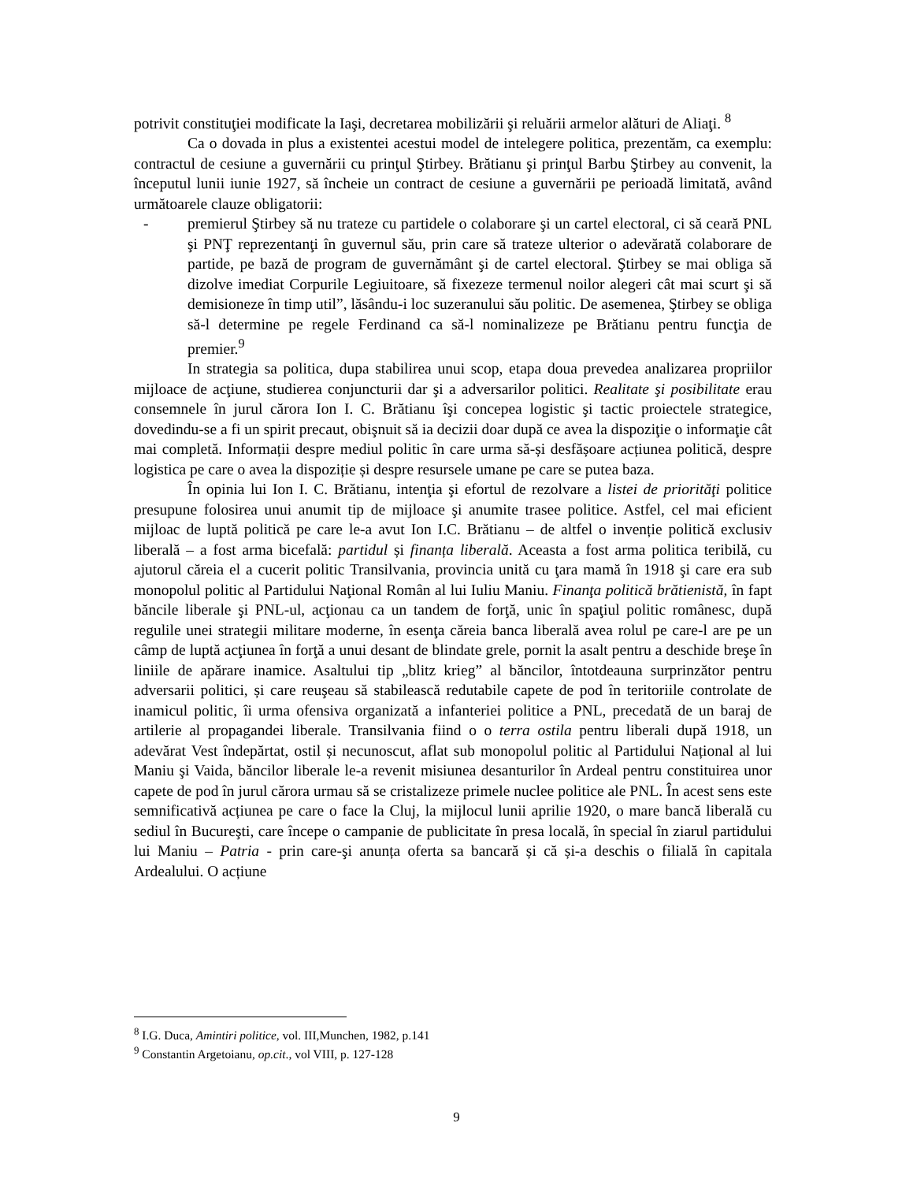potrivit constituţiei modificate la Iaşi, decretarea mobilizării şi reluării armelor alături de Aliaţi. <sup>8</sup>
Ca o dovada in plus a existentei acestui model de intelegere politica, prezentăm, ca exemplu: contractul de cesiune a guvernării cu prinţul Ştirbey. Brătianu şi prinţul Barbu Ştirbey au convenit, la începutul lunii iunie 1927, să încheie un contract de cesiune a guvernării pe perioadă limitată, având următoarele clauze obligatorii:
- premierul Ştirbey să nu trateze cu partidele o colaborare şi un cartel electoral, ci să ceară PNL şi PNŢ reprezentanţi în guvernul său, prin care să trateze ulterior o adevărată colaborare de partide, pe bază de program de guvernământ şi de cartel electoral. Ştirbey se mai obliga să dizolve imediat Corpurile Legiuitoare, să fixezeze termenul noilor alegeri cât mai scurt şi să demisioneze în timp util”, lăsându-i loc suzeranului său politic. De asemenea, Ştirbey se obliga să-l determine pe regele Ferdinand ca să-l nominalizeze pe Brătianu pentru funcţia de premier.<sup>9</sup>
In strategia sa politica, dupa stabilirea unui scop, etapa doua prevedea analizarea propriilor mijloace de acţiune, studierea conjuncturii dar şi a adversarilor politici. Realitate şi posibilitate erau consemnele în jurul cărora Ion I. C. Brătianu îşi concepea logistic şi tactic proiectele strategice, dovedindu-se a fi un spirit precaut, obişnuit să ia decizii doar după ce avea la dispoziţie o informaţie cât mai completă. Informații despre mediul politic în care urma să-și desfășoare acțiunea politică, despre logistica pe care o avea la dispoziție și despre resursele umane pe care se putea baza.
În opinia lui Ion I. C. Brătianu, intenţia şi efortul de rezolvare a listei de priorităţi politice presupune folosirea unui anumit tip de mijloace şi anumite trasee politice. Astfel, cel mai eficient mijloac de luptă politică pe care le-a avut Ion I.C. Brătianu – de altfel o invenție politică exclusiv liberală – a fost arma bicefală: partidul și finanța liberală. Aceasta a fost arma politica teribilă, cu ajutorul căreia el a cucerit politic Transilvania, provincia unită cu ţara mamă în 1918 şi care era sub monopolul politic al Partidului Naţional Român al lui Iuliu Maniu. Finanţa politică brătienistă, în fapt băncile liberale şi PNL-ul, acţionau ca un tandem de forţă, unic în spaţiul politic românesc, după regulile unei strategii militare moderne, în esenţa căreia banca liberală avea rolul pe care-l are pe un câmp de luptă acţiunea în forţă a unui desant de blindate grele, pornit la asalt pentru a deschide breşe în liniile de apărare inamice. Asaltului tip „blitz krieg” al băncilor, întotdeauna surprinzător pentru adversarii politici, și care reuşeau să stabilească redutabile capete de pod în teritoriile controlate de inamicul politic, îi urma ofensiva organizată a infanteriei politice a PNL, precedată de un baraj de artilerie al propagandei liberale. Transilvania fiind o o terra ostila pentru liberali după 1918, un adevărat Vest îndepărtat, ostil și necunoscut, aflat sub monopolul politic al Partidului Național al lui Maniu şi Vaida, băncilor liberale le-a revenit misiunea desanturilor în Ardeal pentru constituirea unor capete de pod în jurul cărora urmau să se cristalizeze primele nuclee politice ale PNL. În acest sens este semnificativă acțiunea pe care o face la Cluj, la mijlocul lunii aprilie 1920, o mare bancă liberală cu sediul în Bucureşti, care începe o campanie de publicitate în presa locală, în special în ziarul partidului lui Maniu – Patria - prin care-şi anunța oferta sa bancară și că și-a deschis o filială în capitala Ardealului. O acțiune
<sup>8</sup> I.G. Duca, Amintiri politice, vol. III,Munchen, 1982, p.141
<sup>9</sup> Constantin Argetoianu, op.cit., vol VIII, p. 127-128
9